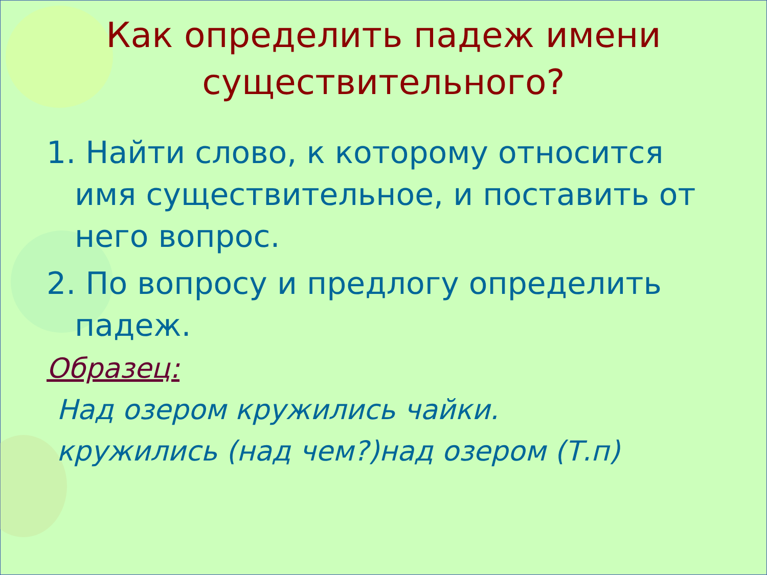Как определить падеж имени существительного?
1. Найти слово, к которому относится имя существительное, и поставить от него вопрос.
2. По вопросу и предлогу определить падеж.
Образец:
Над озером кружились чайки.
кружились (над чем?)над озером (Т.п)